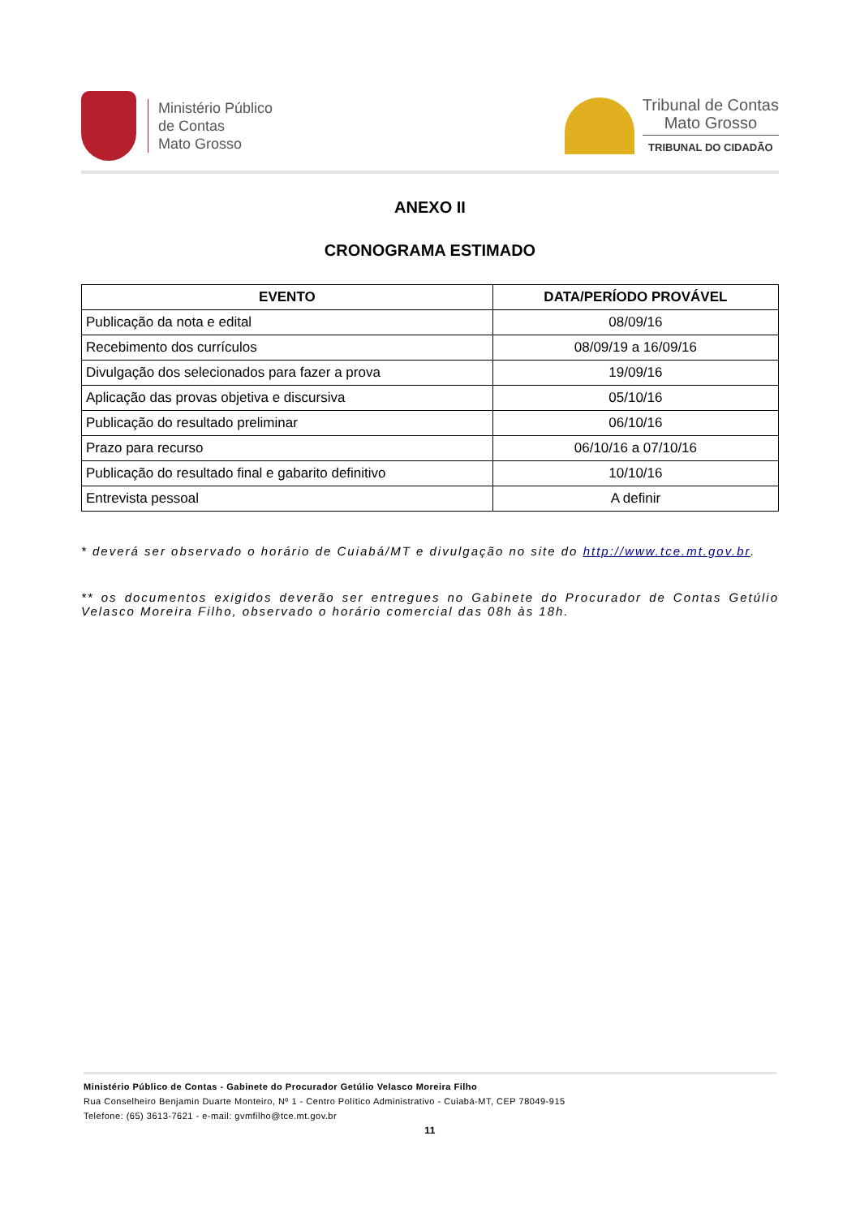Ministério Público
de Contas
Mato Grosso
Tribunal de Contas
Mato Grosso
TRIBUNAL DO CIDADÃO
ANEXO II
CRONOGRAMA ESTIMADO
| EVENTO | DATA/PERÍODO PROVÁVEL |
| --- | --- |
| Publicação da nota e edital | 08/09/16 |
| Recebimento dos currículos | 08/09/19 a 16/09/16 |
| Divulgação dos selecionados para fazer a prova | 19/09/16 |
| Aplicação das provas objetiva e discursiva | 05/10/16 |
| Publicação do resultado preliminar | 06/10/16 |
| Prazo para recurso | 06/10/16 a 07/10/16 |
| Publicação do resultado final e gabarito definitivo | 10/10/16 |
| Entrevista pessoal | A definir |
* deverá ser observado o horário de Cuiabá/MT e divulgação no site do http://www.tce.mt.gov.br.
** os documentos exigidos deverão ser entregues no Gabinete do Procurador de Contas Getúlio Velasco Moreira Filho, observado o horário comercial das 08h às 18h.
Ministério Público de Contas - Gabinete do Procurador Getúlio Velasco Moreira Filho
Rua Conselheiro Benjamin Duarte Monteiro, Nº 1 - Centro Político Administrativo - Cuiabá-MT, CEP 78049-915
Telefone: (65) 3613-7621 - e-mail: gvmfilho@tce.mt.gov.br
11